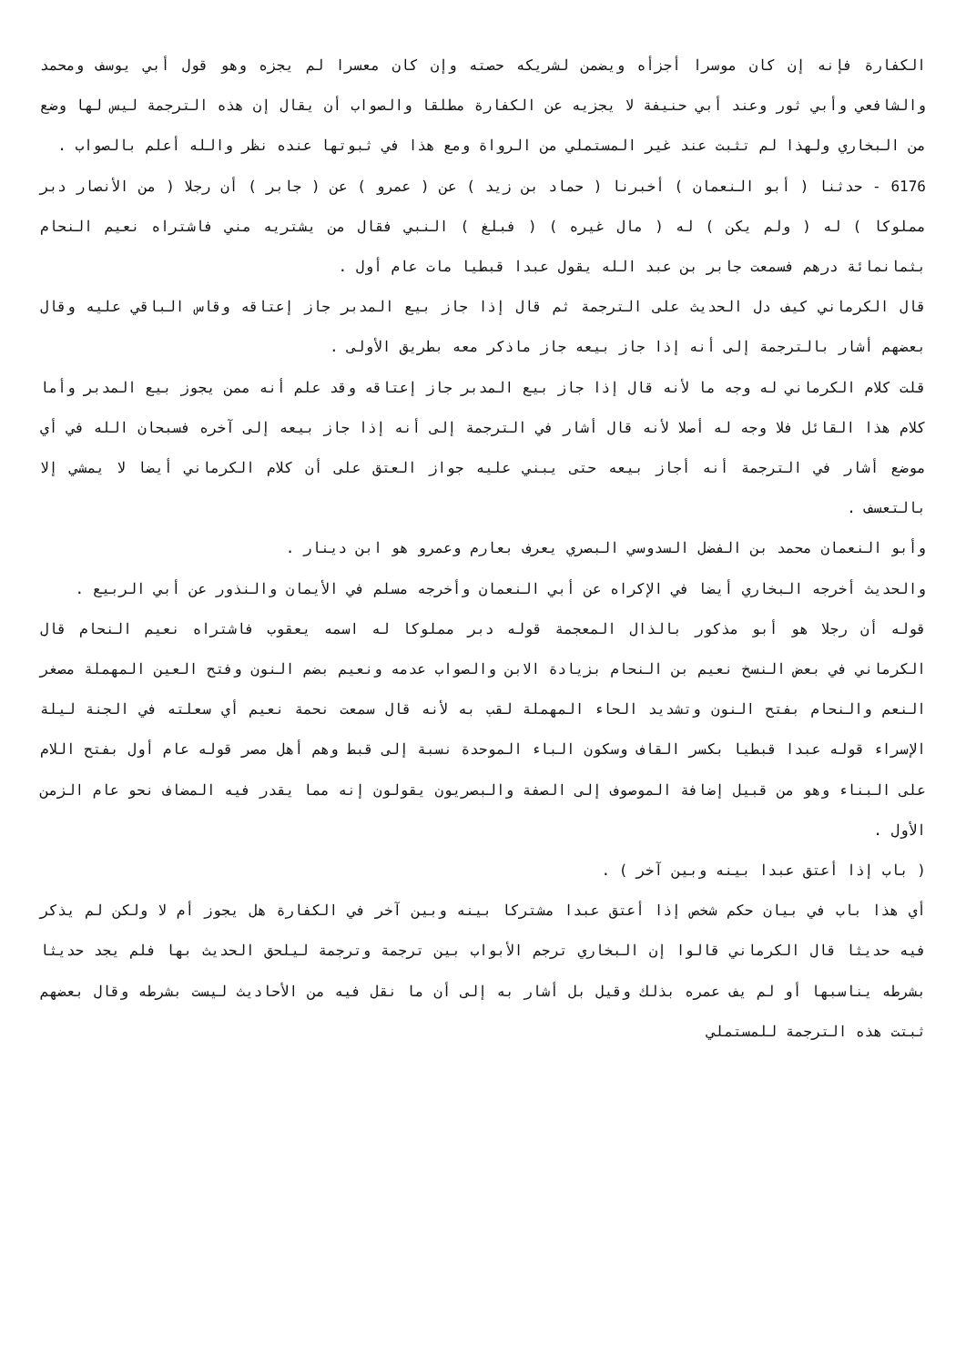الكفارة فإنه إن كان موسرا أجزأه ويضمن لشريكه حصته وإن كان معسرا لم يجزه وهو قول أبي يوسف ومحمد والشافعي وأبي ثور وعند أبي حنيفة لا يجزيه عن الكفارة مطلقا والصواب أن يقال إن هذه الترجمة ليس لها وضع من البخاري ولهذا لم تثبت عند غير المستملي من الرواة ومع هذا في ثبوتها عنده نظر والله أعلم بالصواب .
6176 - حدثنا ( أبو النعمان ) أخبرنا ( حماد بن زيد ) عن ( عمرو ) عن ( جابر ) أن رجلا ( من الأنصار دبر مملوكا ) له ( ولم يكن ) له ( مال غيره ) ( فبلغ ) النبي فقال من يشتريه مني فاشتراه نعيم النحام بثمانمائة درهم فسمعت جابر بن عبد الله يقول عبدا قبطيا مات عام أول .
قال الكرماني كيف دل الحديث على الترجمة ثم قال إذا جاز بيع المدبر جاز إعتاقه وقاس الباقي عليه وقال بعضهم أشار بالترجمة إلى أنه إذا جاز بيعه جاز ماذكر معه بطريق الأولى .
قلت كلام الكرماني له وجه ما لأنه قال إذا جاز بيع المدبر جاز إعتاقه وقد علم أنه ممن يجوز بيع المدبر وأما كلام هذا القائل فلا وجه له أصلا لأنه قال أشار في الترجمة إلى أنه إذا جاز بيعه إلى آخره فسبحان الله في أي موضع أشار في الترجمة أنه أجاز بيعه حتى يبني عليه جواز العتق على أن كلام الكرماني أيضا لا يمشي إلا بالتعسف .
وأبو النعمان محمد بن الفضل السدوسي البصري يعرف بعارم وعمرو هو ابن دينار .
والحديث أخرجه البخاري أيضا في الإكراه عن أبي النعمان وأخرجه مسلم في الأيمان والنذور عن أبي الربيع .
قوله أن رجلا هو أبو مذكور بالذال المعجمة قوله دبر مملوكا له اسمه يعقوب فاشتراه نعيم النحام قال الكرماني في بعض النسخ نعيم بن النحام بزيادة الابن والصواب عدمه ونعيم بضم النون وفتح العين المهملة مصغر النعم والنحام بفتح النون وتشديد الحاء المهملة لقب به لأنه قال سمعت نحمة نعيم أي سعلته في الجنة ليلة الإسراء قوله عبدا قبطيا بكسر القاف وسكون الباء الموحدة نسبة إلى قبط وهم أهل مصر قوله عام أول بفتح اللام على البناء وهو من قبيل إضافة الموصوف إلى الصفة والبصريون يقولون إنه مما يقدر فيه المضاف نحو عام الزمن الأول .
( باب إذا أعتق عبدا بينه وبين آخر ) .
أي هذا باب في بيان حكم شخص إذا أعتق عبدا مشتركا بينه وبين آخر في الكفارة هل يجوز أم لا ولكن لم يذكر فيه حديثا قال الكرماني قالوا إن البخاري ترجم الأبواب بين ترجمة وترجمة ليلحق الحديث بها فلم يجد حديثا بشرطه يناسبها أو لم يف عمره بذلك وقيل بل أشار به إلى أن ما نقل فيه من الأحاديث ليست بشرطه وقال بعضهم ثبتت هذه الترجمة للمستملي